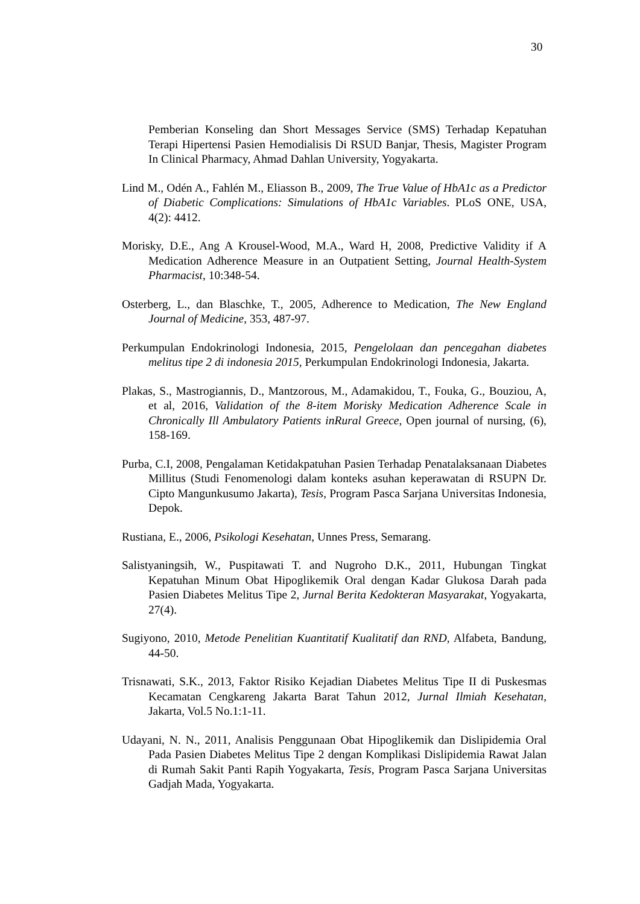30
Pemberian Konseling dan Short Messages Service (SMS) Terhadap Kepatuhan Terapi Hipertensi Pasien Hemodialisis Di RSUD Banjar, Thesis, Magister Program In Clinical Pharmacy, Ahmad Dahlan University, Yogyakarta.
Lind M., Odén A., Fahlén M., Eliasson B., 2009, The True Value of HbA1c as a Predictor of Diabetic Complications: Simulations of HbA1c Variables. PLoS ONE, USA, 4(2): 4412.
Morisky, D.E., Ang A Krousel-Wood, M.A., Ward H, 2008, Predictive Validity if A Medication Adherence Measure in an Outpatient Setting, Journal Health-System Pharmacist, 10:348-54.
Osterberg, L., dan Blaschke, T., 2005, Adherence to Medication, The New England Journal of Medicine, 353, 487-97.
Perkumpulan Endokrinologi Indonesia, 2015, Pengelolaan dan pencegahan diabetes melitus tipe 2 di indonesia 2015, Perkumpulan Endokrinologi Indonesia, Jakarta.
Plakas, S., Mastrogiannis, D., Mantzorous, M., Adamakidou, T., Fouka, G., Bouziou, A, et al, 2016, Validation of the 8-item Morisky Medication Adherence Scale in Chronically Ill Ambulatory Patients inRural Greece, Open journal of nursing, (6), 158-169.
Purba, C.I, 2008, Pengalaman Ketidakpatuhan Pasien Terhadap Penatalaksanaan Diabetes Millitus (Studi Fenomenologi dalam konteks asuhan keperawatan di RSUPN Dr. Cipto Mangunkusumo Jakarta), Tesis, Program Pasca Sarjana Universitas Indonesia, Depok.
Rustiana, E., 2006, Psikologi Kesehatan, Unnes Press, Semarang.
Salistyaningsih, W., Puspitawati T. and Nugroho D.K., 2011, Hubungan Tingkat Kepatuhan Minum Obat Hipoglikemik Oral dengan Kadar Glukosa Darah pada Pasien Diabetes Melitus Tipe 2, Jurnal Berita Kedokteran Masyarakat, Yogyakarta, 27(4).
Sugiyono, 2010, Metode Penelitian Kuantitatif Kualitatif dan RND, Alfabeta, Bandung, 44-50.
Trisnawati, S.K., 2013, Faktor Risiko Kejadian Diabetes Melitus Tipe II di Puskesmas Kecamatan Cengkareng Jakarta Barat Tahun 2012, Jurnal Ilmiah Kesehatan, Jakarta, Vol.5 No.1:1-11.
Udayani, N. N., 2011, Analisis Penggunaan Obat Hipoglikemik dan Dislipidemia Oral Pada Pasien Diabetes Melitus Tipe 2 dengan Komplikasi Dislipidemia Rawat Jalan di Rumah Sakit Panti Rapih Yogyakarta, Tesis, Program Pasca Sarjana Universitas Gadjah Mada, Yogyakarta.